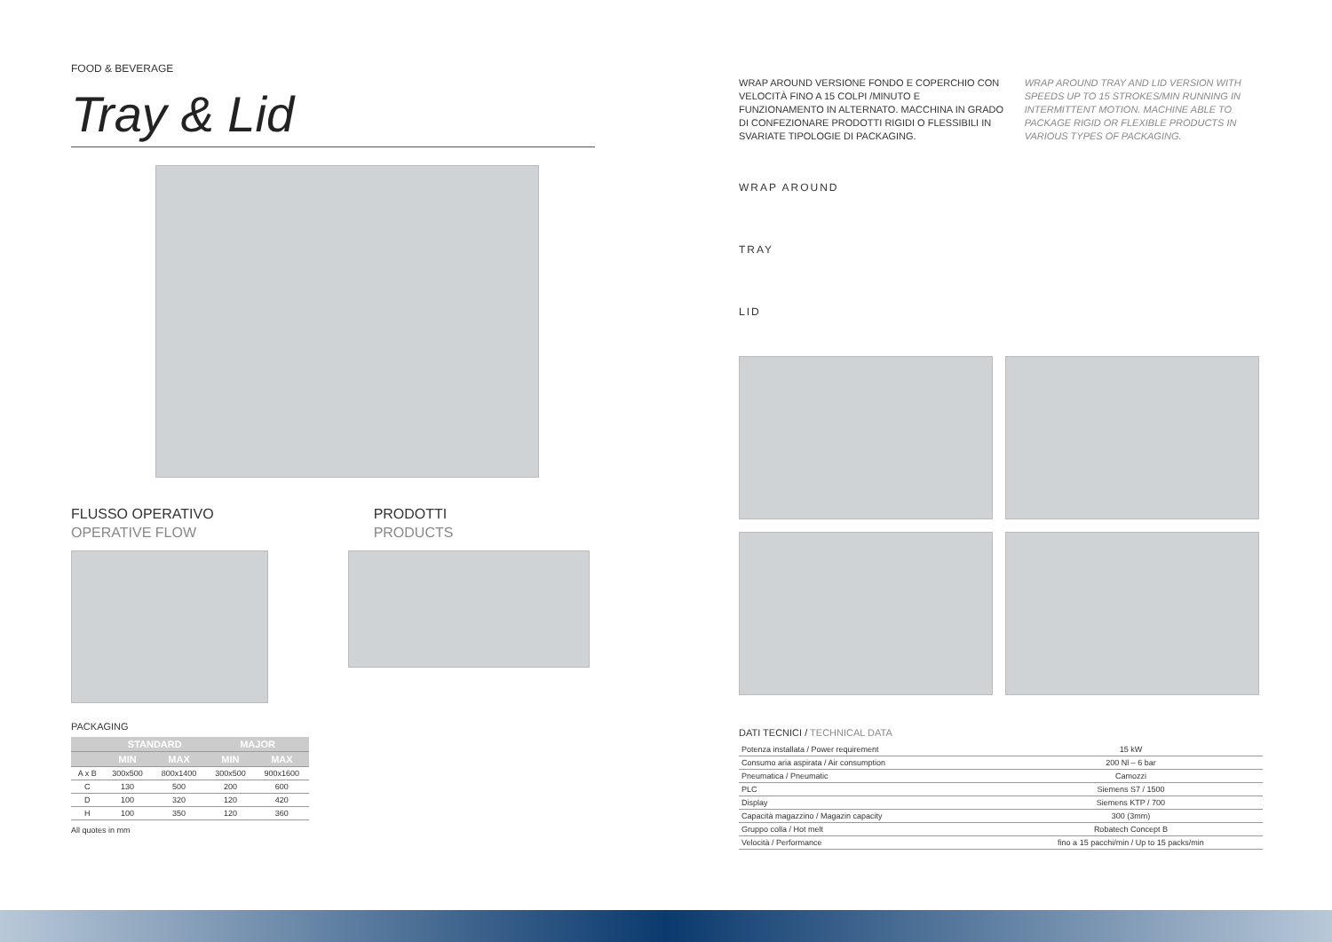FOOD & BEVERAGE
Tray & Lid
FLUSSO OPERATIVO
OPERATIVE FLOW
PRODOTTI
PRODUCTS
PACKAGING
| | STANDARD | | MAJOR | |
| --- | --- | --- | --- | --- |
| | MIN | MAX | MIN | MAX |
| A x B | 300x500 | 800x1400 | 300x500 | 900x1600 |
| C | 130 | 500 | 200 | 600 |
| D | 100 | 320 | 120 | 420 |
| H | 100 | 350 | 120 | 360 |
All quotes in mm
WRAP AROUND VERSIONE FONDO E COPERCHIO CON VELOCITÀ FINO A 15 COLPI /MINUTO E FUNZIONAMENTO IN ALTERNATO. MACCHINA IN GRADO DI CONFEZIONARE PRODOTTI RIGIDI O FLESSIBILI IN SVARIATE TIPOLOGIE DI PACKAGING.
WRAP AROUND TRAY AND LID VERSION WITH SPEEDS UP TO 15 STROKES/MIN RUNNING IN INTERMITTENT MOTION. MACHINE ABLE TO PACKAGE RIGID OR FLEXIBLE PRODUCTS IN VARIOUS TYPES OF PACKAGING.
WRAP AROUND
TRAY
LID
DATI TECNICI / TECHNICAL DATA
| Potenza installata / Power requirement | 15 kW |
| Consumo aria aspirata / Air consumption | 200 Nl – 6 bar |
| Pneumatica / Pneumatic | Camozzi |
| PLC | Siemens S7 / 1500 |
| Display | Siemens KTP / 700 |
| Capacità magazzino / Magazin capacity | 300 (3mm) |
| Gruppo colla / Hot melt | Robatech Concept B |
| Velocità / Performance | fino a 15 pacchi/min / Up to 15 packs/min |